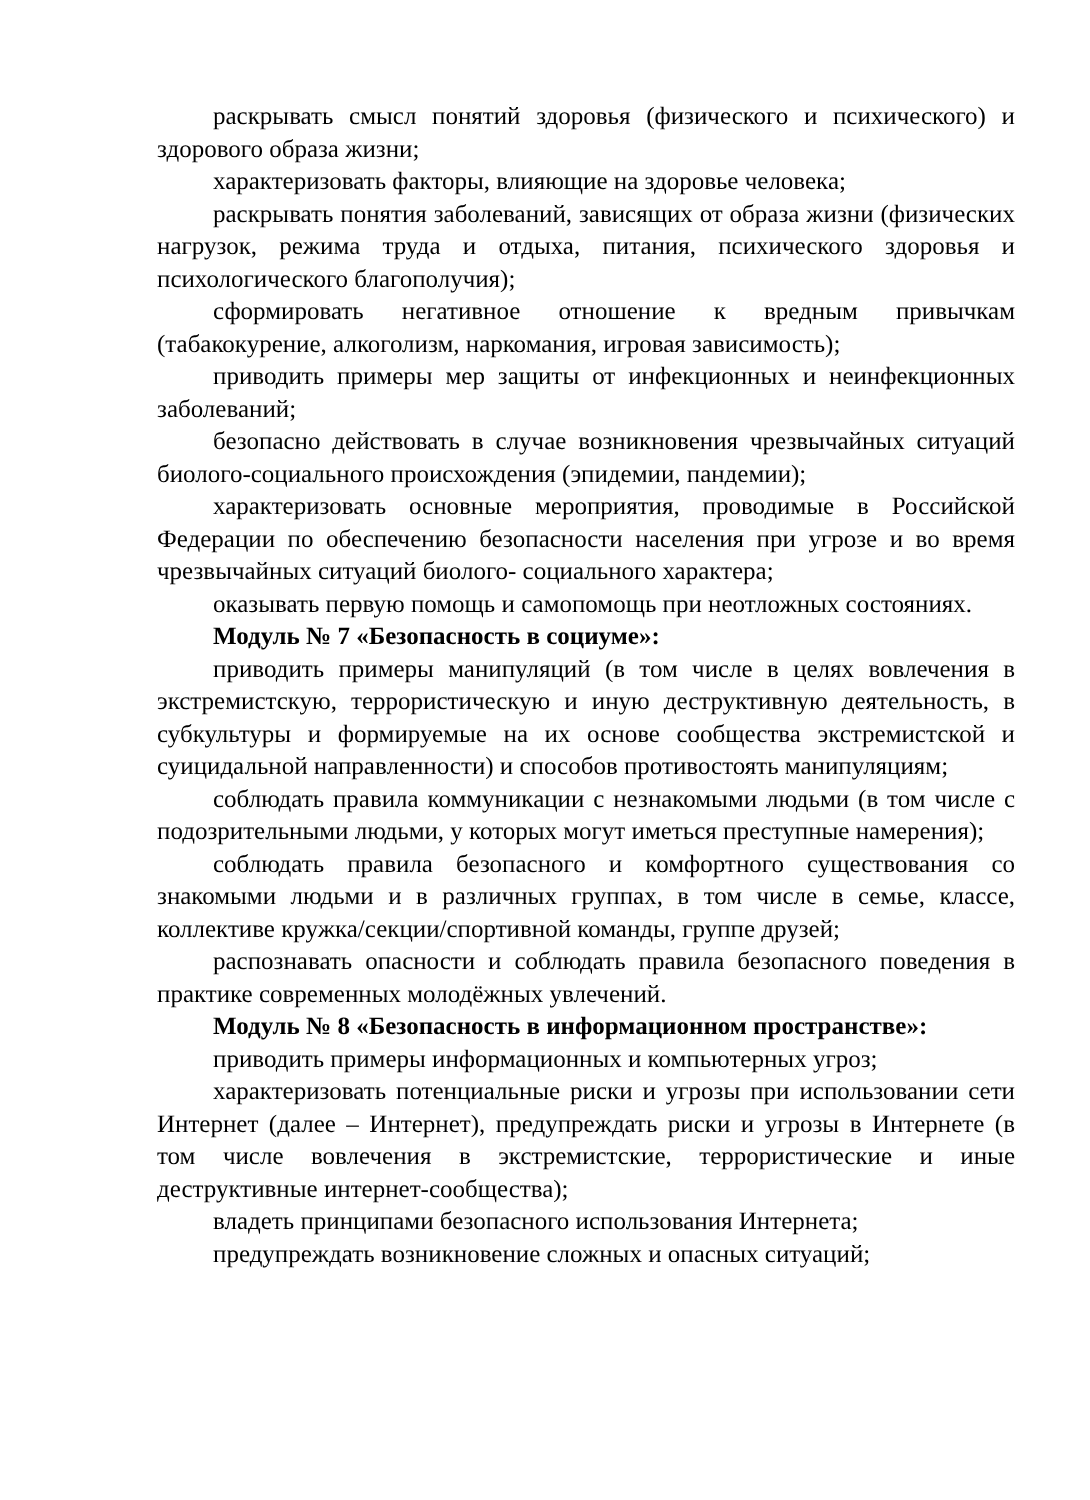раскрывать смысл понятий здоровья (физического и психического) и здорового образа жизни;
характеризовать факторы, влияющие на здоровье человека;
раскрывать понятия заболеваний, зависящих от образа жизни (физических нагрузок, режима труда и отдыха, питания, психического здоровья и психологического благополучия);
сформировать негативное отношение к вредным привычкам (табакокурение, алкоголизм, наркомания, игровая зависимость);
приводить примеры мер защиты от инфекционных и неинфекционных заболеваний;
безопасно действовать в случае возникновения чрезвычайных ситуаций биолого-социального происхождения (эпидемии, пандемии);
характеризовать основные мероприятия, проводимые в Российской Федерации по обеспечению безопасности населения при угрозе и во время чрезвычайных ситуаций биолого- социального характера;
оказывать первую помощь и самопомощь при неотложных состояниях.
Модуль № 7 «Безопасность в социуме»:
приводить примеры манипуляций (в том числе в целях вовлечения в экстремистскую, террористическую и иную деструктивную деятельность, в субкультуры и формируемые на их основе сообщества экстремистской и суицидальной направленности) и способов противостоять манипуляциям;
соблюдать правила коммуникации с незнакомыми людьми (в том числе с подозрительными людьми, у которых могут иметься преступные намерения);
соблюдать правила безопасного и комфортного существования со знакомыми людьми и в различных группах, в том числе в семье, классе, коллективе кружка/секции/спортивной команды, группе друзей;
распознавать опасности и соблюдать правила безопасного поведения в практике современных молодёжных увлечений.
Модуль № 8 «Безопасность в информационном пространстве»:
приводить примеры информационных и компьютерных угроз;
характеризовать потенциальные риски и угрозы при использовании сети Интернет (далее – Интернет), предупреждать риски и угрозы в Интернете (в том числе вовлечения в экстремистские, террористические и иные деструктивные интернет-сообщества);
владеть принципами безопасного использования Интернета;
предупреждать возникновение сложных и опасных ситуаций;